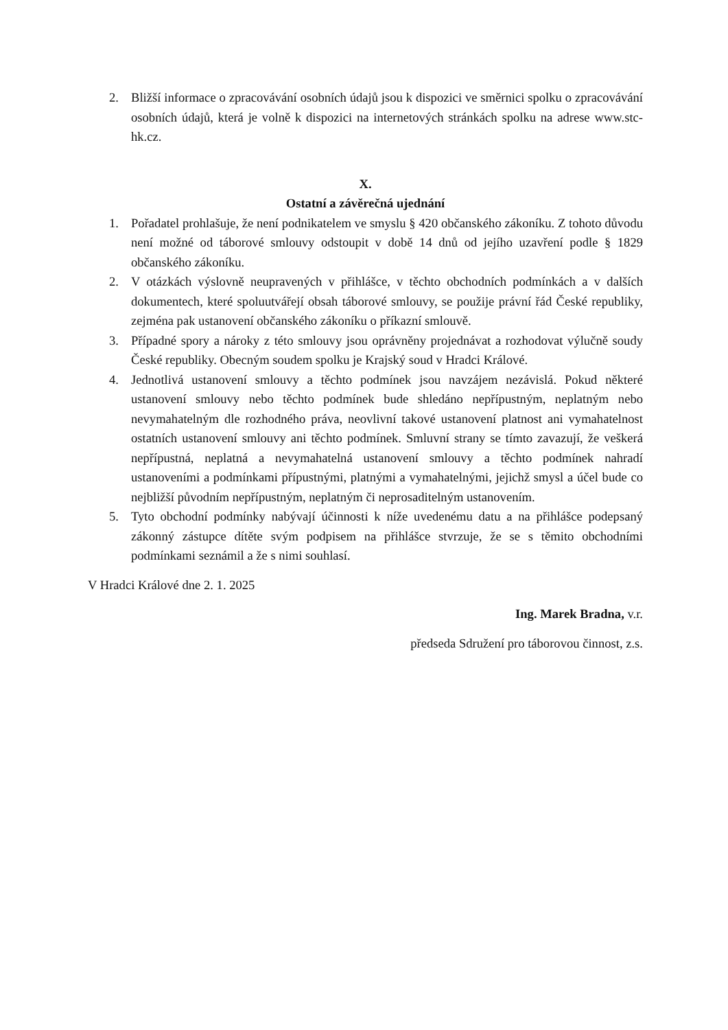2. Bližší informace o zpracovávání osobních údajů jsou k dispozici ve směrnici spolku o zpracovávání osobních údajů, která je volně k dispozici na internetových stránkách spolku na adrese www.stc-hk.cz.
X.
Ostatní a závěrečná ujednání
1. Pořadatel prohlašuje, že není podnikatelem ve smyslu § 420 občanského zákoníku. Z tohoto důvodu není možné od táborové smlouvy odstoupit v době 14 dnů od jejího uzavření podle § 1829 občanského zákoníku.
2. V otázkách výslovně neupravených v přihlášce, v těchto obchodních podmínkách a v dalších dokumentech, které spoluutvářejí obsah táborové smlouvy, se použije právní řád České republiky, zejména pak ustanovení občanského zákoníku o příkazní smlouvě.
3. Případné spory a nároky z této smlouvy jsou oprávněny projednávat a rozhodovat výlučně soudy České republiky. Obecným soudem spolku je Krajský soud v Hradci Králové.
4. Jednotlivá ustanovení smlouvy a těchto podmínek jsou navzájem nezávislá. Pokud některé ustanovení smlouvy nebo těchto podmínek bude shledáno nepřípustným, neplatným nebo nevymahatelným dle rozhodného práva, neovlivní takové ustanovení platnost ani vymahatelnost ostatních ustanovení smlouvy ani těchto podmínek. Smluvní strany se tímto zavazují, že veškerá nepřípustná, neplatná a nevymahatelná ustanovení smlouvy a těchto podmínek nahradí ustanoveními a podmínkami přípustnými, platnými a vymahatelnými, jejichž smysl a účel bude co nejbližší původním nepřípustným, neplatným či neprosaditelným ustanovením.
5. Tyto obchodní podmínky nabývají účinnosti k níže uvedenému datu a na přihlášce podepsaný zákonný zástupce dítěte svým podpisem na přihlášce stvrzuje, že se s těmito obchodními podmínkami seznámil a že s nimi souhlasí.
V Hradci Králové dne 2. 1. 2025
Ing. Marek Bradna, v.r.
předseda Sdružení pro táborovou činnost, z.s.